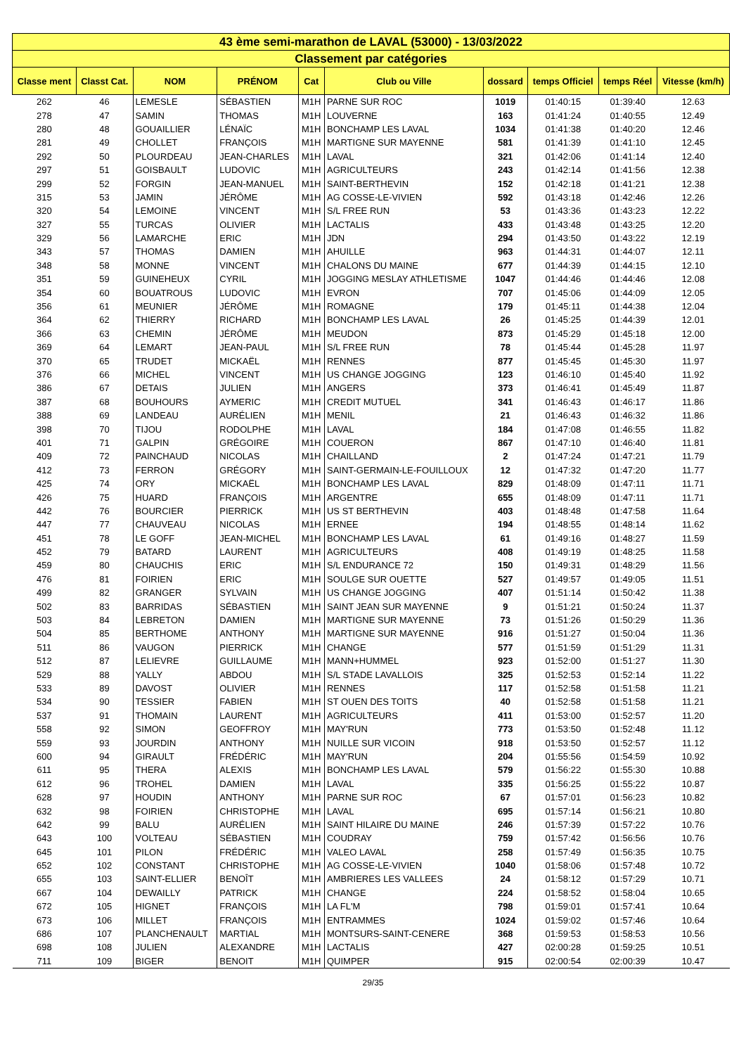| 43 ème semi-marathon de LAVAL (53000) - 13/03/2022 | | | | | | | | | |
| Classement par catégories | | | | | | | | | |
| Classe ment | Classt Cat. | NOM | PRÉNOM | Cat | Club ou Ville | dossard | temps Officiel | temps Réel | Vitesse (km/h) |
| 262 | 46 | LEMESLE | SÉBASTIEN | M1H | PARNE SUR ROC | 1019 | 01:40:15 | 01:39:40 | 12.63 |
| 278 | 47 | SAMIN | THOMAS | M1H | LOUVERNE | 163 | 01:41:24 | 01:40:55 | 12.49 |
| 280 | 48 | GOUAILLIER | LÉNAÏC | M1H | BONCHAMP LES LAVAL | 1034 | 01:41:38 | 01:40:20 | 12.46 |
| 281 | 49 | CHOLLET | FRANÇOIS | M1H | MARTIGNE SUR MAYENNE | 581 | 01:41:39 | 01:41:10 | 12.45 |
| 292 | 50 | PLOURDEAU | JEAN-CHARLES | M1H | LAVAL | 321 | 01:42:06 | 01:41:14 | 12.40 |
| 297 | 51 | GOISBAULT | LUDOVIC | M1H | AGRICULTEURS | 243 | 01:42:14 | 01:41:56 | 12.38 |
| 299 | 52 | FORGIN | JEAN-MANUEL | M1H | SAINT-BERTHEVIN | 152 | 01:42:18 | 01:41:21 | 12.38 |
| 315 | 53 | JAMIN | JÉRÔME | M1H | AG COSSE-LE-VIVIEN | 592 | 01:43:18 | 01:42:46 | 12.26 |
| 320 | 54 | LEMOINE | VINCENT | M1H | S/L FREE RUN | 53 | 01:43:36 | 01:43:23 | 12.22 |
| 327 | 55 | TURCAS | OLIVIER | M1H | LACTALIS | 433 | 01:43:48 | 01:43:25 | 12.20 |
| 329 | 56 | LAMARCHE | ERIC | M1H | JDN | 294 | 01:43:50 | 01:43:22 | 12.19 |
| 343 | 57 | THOMAS | DAMIEN | M1H | AHUILLE | 963 | 01:44:31 | 01:44:07 | 12.11 |
| 348 | 58 | MONNE | VINCENT | M1H | CHALONS DU MAINE | 677 | 01:44:39 | 01:44:15 | 12.10 |
| 351 | 59 | GUINEHEUX | CYRIL | M1H | JOGGING MESLAY ATHLETISME | 1047 | 01:44:46 | 01:44:46 | 12.08 |
| 354 | 60 | BOUATROUS | LUDOVIC | M1H | EVRON | 707 | 01:45:06 | 01:44:09 | 12.05 |
| 356 | 61 | MEUNIER | JÉRÔME | M1H | ROMAGNE | 179 | 01:45:11 | 01:44:38 | 12.04 |
| 364 | 62 | THIERRY | RICHARD | M1H | BONCHAMP LES LAVAL | 26 | 01:45:25 | 01:44:39 | 12.01 |
| 366 | 63 | CHEMIN | JÉRÔME | M1H | MEUDON | 873 | 01:45:29 | 01:45:18 | 12.00 |
| 369 | 64 | LEMART | JEAN-PAUL | M1H | S/L FREE RUN | 78 | 01:45:44 | 01:45:28 | 11.97 |
| 370 | 65 | TRUDET | MICKAËL | M1H | RENNES | 877 | 01:45:45 | 01:45:30 | 11.97 |
| 376 | 66 | MICHEL | VINCENT | M1H | US CHANGE JOGGING | 123 | 01:46:10 | 01:45:40 | 11.92 |
| 386 | 67 | DETAIS | JULIEN | M1H | ANGERS | 373 | 01:46:41 | 01:45:49 | 11.87 |
| 387 | 68 | BOUHOURS | AYMERIC | M1H | CREDIT MUTUEL | 341 | 01:46:43 | 01:46:17 | 11.86 |
| 388 | 69 | LANDEAU | AURÉLIEN | M1H | MENIL | 21 | 01:46:43 | 01:46:32 | 11.86 |
| 398 | 70 | TIJOU | RODOLPHE | M1H | LAVAL | 184 | 01:47:08 | 01:46:55 | 11.82 |
| 401 | 71 | GALPIN | GRÉGOIRE | M1H | COUERON | 867 | 01:47:10 | 01:46:40 | 11.81 |
| 409 | 72 | PAINCHAUD | NICOLAS | M1H | CHAILLAND | 2 | 01:47:24 | 01:47:21 | 11.79 |
| 412 | 73 | FERRON | GRÉGORY | M1H | SAINT-GERMAIN-LE-FOUILLOUX | 12 | 01:47:32 | 01:47:20 | 11.77 |
| 425 | 74 | ORY | MICKAËL | M1H | BONCHAMP LES LAVAL | 829 | 01:48:09 | 01:47:11 | 11.71 |
| 426 | 75 | HUARD | FRANÇOIS | M1H | ARGENTRE | 655 | 01:48:09 | 01:47:11 | 11.71 |
| 442 | 76 | BOURCIER | PIERRICK | M1H | US ST BERTHEVIN | 403 | 01:48:48 | 01:47:58 | 11.64 |
| 447 | 77 | CHAUVEAU | NICOLAS | M1H | ERNEE | 194 | 01:48:55 | 01:48:14 | 11.62 |
| 451 | 78 | LE GOFF | JEAN-MICHEL | M1H | BONCHAMP LES LAVAL | 61 | 01:49:16 | 01:48:27 | 11.59 |
| 452 | 79 | BATARD | LAURENT | M1H | AGRICULTEURS | 408 | 01:49:19 | 01:48:25 | 11.58 |
| 459 | 80 | CHAUCHIS | ERIC | M1H | S/L ENDURANCE 72 | 150 | 01:49:31 | 01:48:29 | 11.56 |
| 476 | 81 | FOIRIEN | ERIC | M1H | SOULGE SUR OUETTE | 527 | 01:49:57 | 01:49:05 | 11.51 |
| 499 | 82 | GRANGER | SYLVAIN | M1H | US CHANGE JOGGING | 407 | 01:51:14 | 01:50:42 | 11.38 |
| 502 | 83 | BARRIDAS | SÉBASTIEN | M1H | SAINT JEAN SUR MAYENNE | 9 | 01:51:21 | 01:50:24 | 11.37 |
| 503 | 84 | LEBRETON | DAMIEN | M1H | MARTIGNE SUR MAYENNE | 73 | 01:51:26 | 01:50:29 | 11.36 |
| 504 | 85 | BERTHOME | ANTHONY | M1H | MARTIGNE SUR MAYENNE | 916 | 01:51:27 | 01:50:04 | 11.36 |
| 511 | 86 | VAUGON | PIERRICK | M1H | CHANGE | 577 | 01:51:59 | 01:51:29 | 11.31 |
| 512 | 87 | LELIEVRE | GUILLAUME | M1H | MANN+HUMMEL | 923 | 01:52:00 | 01:51:27 | 11.30 |
| 529 | 88 | YALLY | ABDOU | M1H | S/L STADE LAVALLOIS | 325 | 01:52:53 | 01:52:14 | 11.22 |
| 533 | 89 | DAVOST | OLIVIER | M1H | RENNES | 117 | 01:52:58 | 01:51:58 | 11.21 |
| 534 | 90 | TESSIER | FABIEN | M1H | ST OUEN DES TOITS | 40 | 01:52:58 | 01:51:58 | 11.21 |
| 537 | 91 | THOMAIN | LAURENT | M1H | AGRICULTEURS | 411 | 01:53:00 | 01:52:57 | 11.20 |
| 558 | 92 | SIMON | GEOFFROY | M1H | MAY'RUN | 773 | 01:53:50 | 01:52:48 | 11.12 |
| 559 | 93 | JOURDIN | ANTHONY | M1H | NUILLE SUR VICOIN | 918 | 01:53:50 | 01:52:57 | 11.12 |
| 600 | 94 | GIRAULT | FRÉDÉRIC | M1H | MAY'RUN | 204 | 01:55:56 | 01:54:59 | 10.92 |
| 611 | 95 | THERA | ALEXIS | M1H | BONCHAMP LES LAVAL | 579 | 01:56:22 | 01:55:30 | 10.88 |
| 612 | 96 | TROHEL | DAMIEN | M1H | LAVAL | 335 | 01:56:25 | 01:55:22 | 10.87 |
| 628 | 97 | HOUDIN | ANTHONY | M1H | PARNE SUR ROC | 67 | 01:57:01 | 01:56:23 | 10.82 |
| 632 | 98 | FOIRIEN | CHRISTOPHE | M1H | LAVAL | 695 | 01:57:14 | 01:56:21 | 10.80 |
| 642 | 99 | BALU | AURÉLIEN | M1H | SAINT HILAIRE DU MAINE | 246 | 01:57:39 | 01:57:22 | 10.76 |
| 643 | 100 | VOLTEAU | SÉBASTIEN | M1H | COUDRAY | 759 | 01:57:42 | 01:56:56 | 10.76 |
| 645 | 101 | PILON | FRÉDÉRIC | M1H | VALEO LAVAL | 258 | 01:57:49 | 01:56:35 | 10.75 |
| 652 | 102 | CONSTANT | CHRISTOPHE | M1H | AG COSSE-LE-VIVIEN | 1040 | 01:58:06 | 01:57:48 | 10.72 |
| 655 | 103 | SAINT-ELLIER | BENOÎT | M1H | AMBRIERES LES VALLEES | 24 | 01:58:12 | 01:57:29 | 10.71 |
| 667 | 104 | DEWAILLY | PATRICK | M1H | CHANGE | 224 | 01:58:52 | 01:58:04 | 10.65 |
| 672 | 105 | HIGNET | FRANÇOIS | M1H | LA FL'M | 798 | 01:59:01 | 01:57:41 | 10.64 |
| 673 | 106 | MILLET | FRANÇOIS | M1H | ENTRAMMES | 1024 | 01:59:02 | 01:57:46 | 10.64 |
| 686 | 107 | PLANCHENAULT | MARTIAL | M1H | MONTSURS-SAINT-CENERE | 368 | 01:59:53 | 01:58:53 | 10.56 |
| 698 | 108 | JULIEN | ALEXANDRE | M1H | LACTALIS | 427 | 02:00:28 | 01:59:25 | 10.51 |
| 711 | 109 | BIGER | BENOIT | M1H | QUIMPER | 915 | 02:00:54 | 02:00:39 | 10.47 |
29/35